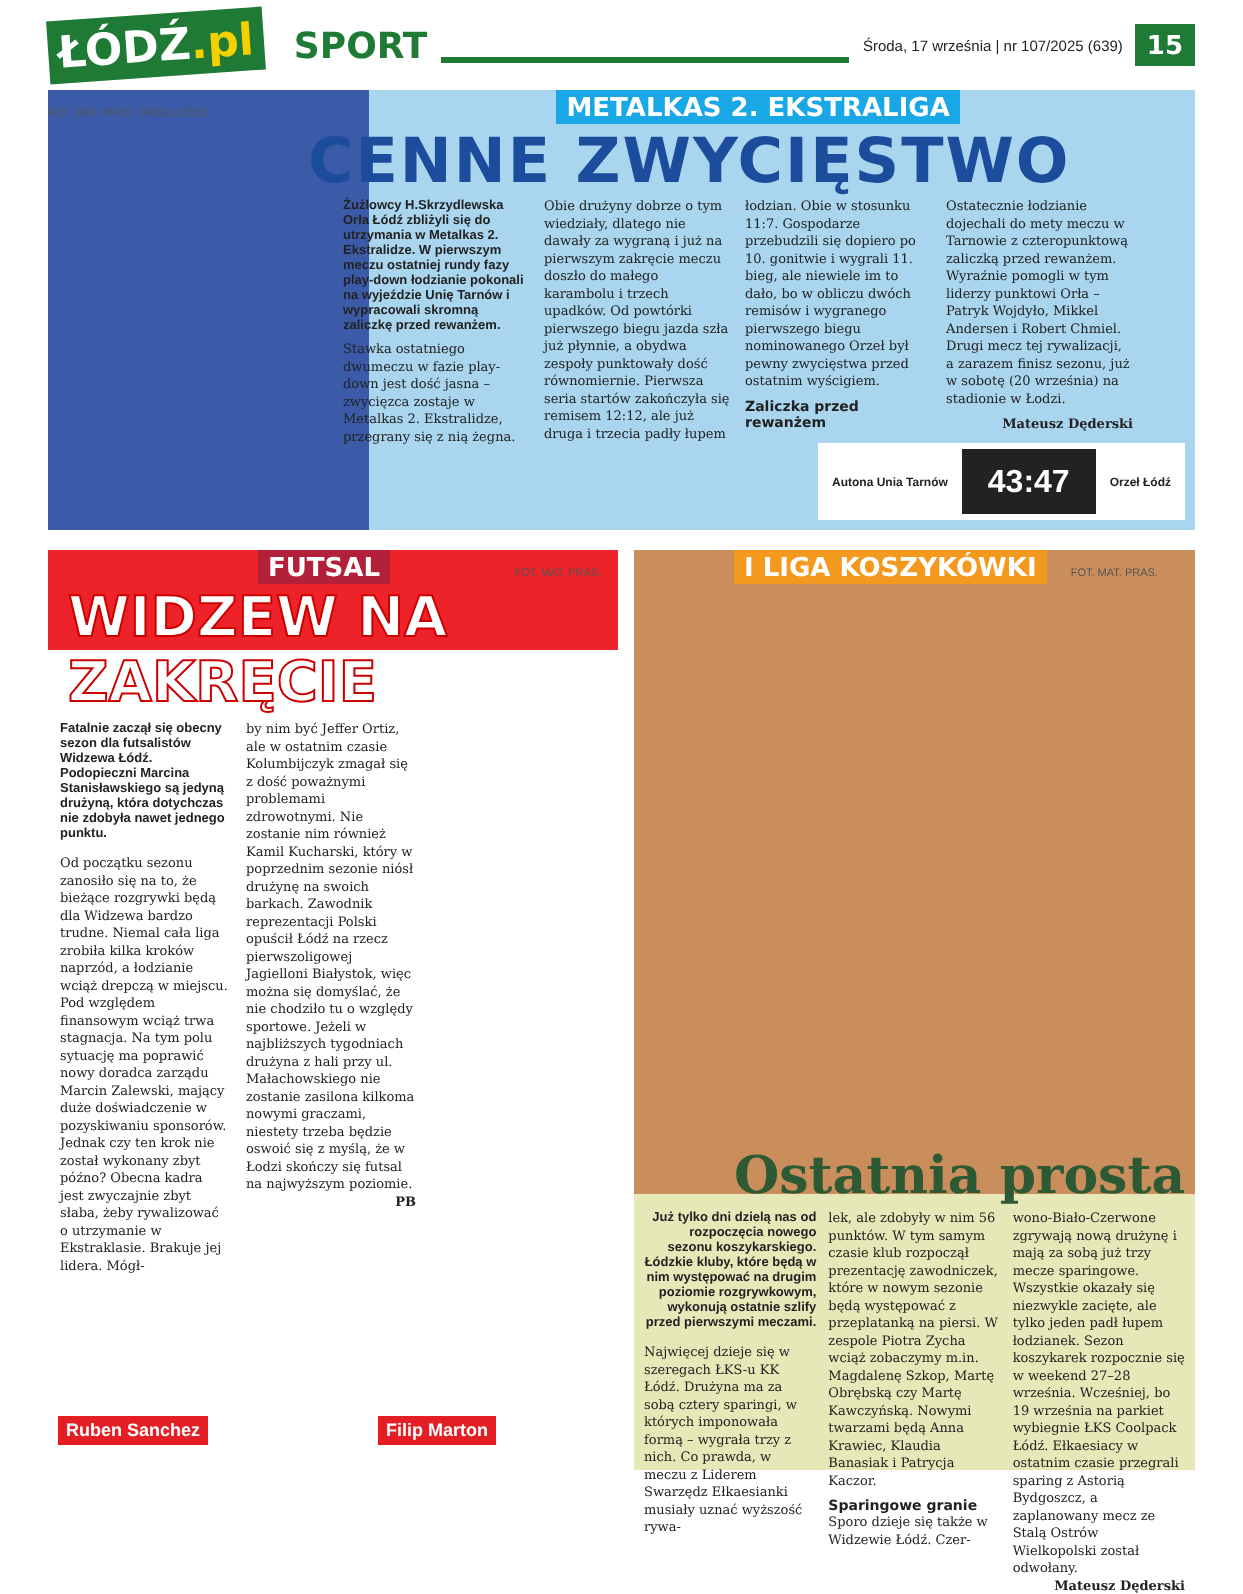ŁÓDŹ.pl
SPORT
Środa, 17 września | nr 107/2025 (639)
15
FOT. MAT. PRAS. ORZEŁ ŁÓDŹ
METALKAS 2. EKSTRALIGA
CENNE ZWYCIĘSTWO
Żużlowcy H.Skrzydlewska Orła Łódź zbliżyli się do utrzymania w Metalkas 2. Ekstralidze. W pierwszym meczu ostatniej rundy fazy play-down łodzianie pokonali na wyjeździe Unię Tarnów i wypracowali skromną zaliczkę przed rewanżem.
Stawka ostatniego dwumeczu w fazie play-down jest dość jasna – zwycięzca zostaje w Metalkas 2. Ekstralidze, przegrany się z nią żegna. Obie drużyny dobrze o tym wiedziały, dlatego nie dawały za wygraną i już na pierwszym zakręcie meczu doszło do małego karambolu i trzech upadków. Od powtórki pierwszego biegu jazda szła już płynnie, a obydwa zespoły punktowały dość równomiernie. Pierwsza seria startów zakończyła się remisem 12:12, ale już druga i trzecia padły łupem łodzian. Obie w stosunku 11:7. Gospodarze przebudzili się dopiero po 10. gonitwie i wygrali 11. bieg, ale niewiele im to dało, bo w obliczu dwóch remisów i wygranego pierwszego biegu nominowanego Orzeł był pewny zwycięstwa przed ostatnim wyścigiem.
Zaliczka przed rewanżem
Ostatecznie łodzianie dojechali do mety meczu w Tarnowie z czteropunktową zaliczką przed rewanżem. Wyraźnie pomogli w tym liderzy punktowi Orła – Patryk Wojdyło, Mikkel Andersen i Robert Chmiel. Drugi mecz tej rywalizacji, a zarazem finisz sezonu, już w sobotę (20 września) na stadionie w Łodzi.
Mateusz Dęderski
Autona Unia Tarnów 43:47 Orzeł Łódź
FUTSAL
FOT. MAT. PRAS.
WIDZEW NA ZAKRĘCIE
Fatalnie zaczął się obecny sezon dla futsalistów Widzewa Łódź. Podopieczni Marcina Stanisławskiego są jedyną drużyną, która dotychczas nie zdobyła nawet jednego punktu.
Od początku sezonu zanosiło się na to, że bieżące rozgrywki będą dla Widzewa bardzo trudne. Niemal cała liga zrobiła kilka kroków naprzód, a łodzianie wciąż drepczą w miejscu. Pod względem finansowym wciąż trwa stagnacja. Na tym polu sytuację ma poprawić nowy doradca zarządu Marcin Zalewski, mający duże doświadczenie w pozyskiwaniu sponsorów. Jednak czy ten krok nie został wykonany zbyt późno? Obecna kadra jest zwyczajnie zbyt słaba, żeby rywalizować o utrzymanie w Ekstraklasie. Brakuje jej lidera. Mógł-
by nim być Jeffer Ortiz, ale w ostatnim czasie Kolumbijczyk zmagał się z dość poważnymi problemami zdrowotnymi. Nie zostanie nim również Kamil Kucharski, który w poprzednim sezonie niósł drużynę na swoich barkach. Zawodnik reprezentacji Polski opuścił Łódź na rzecz pierwszoligowej Jagielloni Białystok, więc można się domyślać, że nie chodziło tu o względy sportowe. Jeżeli w najbliższych tygodniach drużyna z hali przy ul. Małachowskiego nie zostanie zasilona kilkoma nowymi graczami, niestety trzeba będzie oswoić się z myślą, że w Łodzi skończy się futsal na najwyższym poziomie.
PB
Ruben Sanchez Filip Marton
I LIGA KOSZYKÓWKI
FOT. MAT. PRAS.
Ostatnia prosta
Już tylko dni dzielą nas od rozpoczęcia nowego sezonu koszykarskiego. Łódzkie kluby, które będą w nim występować na drugim poziomie rozgrywkowym, wykonują ostatnie szlify przed pierwszymi meczami.
Najwięcej dzieje się w szeregach ŁKS-u KK Łódź. Drużyna ma za sobą cztery sparingi, w których imponowała formą – wygrała trzy z nich. Co prawda, w meczu z Liderem Swarzędz Ełkaesianki musiały uznać wyższość rywa-
lek, ale zdobyły w nim 56 punktów. W tym samym czasie klub rozpoczął prezentację zawodniczek, które w nowym sezonie będą występować z przeplatanką na piersi. W zespole Piotra Zycha wciąż zobaczymy m.in. Magdalenę Szkop, Martę Obrębską czy Martę Kawczyńską. Nowymi twarzami będą Anna Krawiec, Klaudia Banasiak i Patrycja Kaczor.
Sparingowe granie
Sporo dzieje się także w Widzewie Łódź. Czer-
wono-Biało-Czerwone zgrywają nową drużynę i mają za sobą już trzy mecze sparingowe. Wszystkie okazały się niezwykle zacięte, ale tylko jeden padł łupem łodzianek. Sezon koszykarek rozpocznie się w weekend 27–28 września. Wcześniej, bo 19 września na parkiet wybiegnie ŁKS Coolpack Łódź. Ełkaesiacy w ostatnim czasie przegrali sparing z Astorią Bydgoszcz, a zaplanowany mecz ze Stalą Ostrów Wielkopolski został odwołany.
Mateusz Dęderski